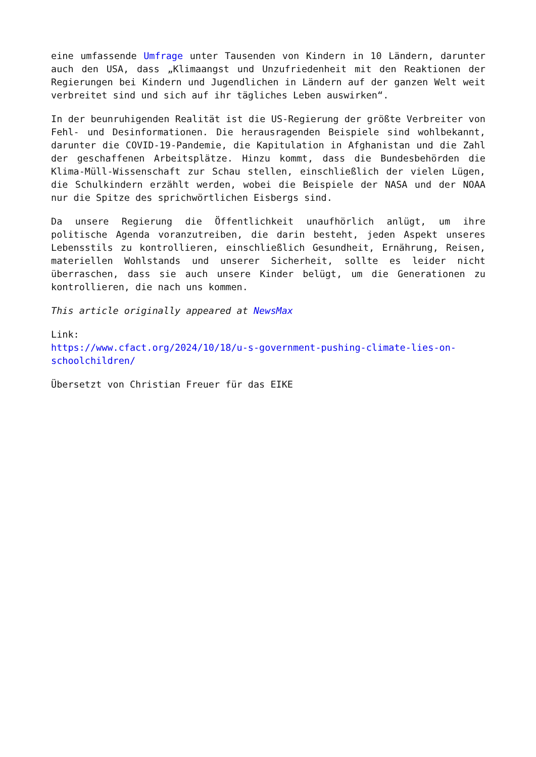eine umfassende Umfrage unter Tausenden von Kindern in 10 Ländern, darunter auch den USA, dass „Klimaangst und Unzufriedenheit mit den Reaktionen der Regierungen bei Kindern und Jugendlichen in Ländern auf der ganzen Welt weit verbreitet sind und sich auf ihr tägliches Leben auswirken“.
In der beunruhigenden Realität ist die US-Regierung der größte Verbreiter von Fehl- und Desinformationen. Die herausragenden Beispiele sind wohlbekannt, darunter die COVID-19-Pandemie, die Kapitulation in Afghanistan und die Zahl der geschaffenen Arbeitsplätze. Hinzu kommt, dass die Bundesbehörden die Klima-Müll-Wissenschaft zur Schau stellen, einschließlich der vielen Lügen, die Schulkindern erzählt werden, wobei die Beispiele der NASA und der NOAA nur die Spitze des sprichwörtlichen Eisbergs sind.
Da unsere Regierung die Öffentlichkeit unaufhörlich anlügt, um ihre politische Agenda voranzutreiben, die darin besteht, jeden Aspekt unseres Lebensstils zu kontrollieren, einschließlich Gesundheit, Ernährung, Reisen, materiellen Wohlstands und unserer Sicherheit, sollte es leider nicht überraschen, dass sie auch unsere Kinder belügt, um die Generationen zu kontrollieren, die nach uns kommen.
This article originally appeared at NewsMax
Link:
https://www.cfact.org/2024/10/18/u-s-government-pushing-climate-lies-on-schoolchildren/
Übersetzt von Christian Freuer für das EIKE